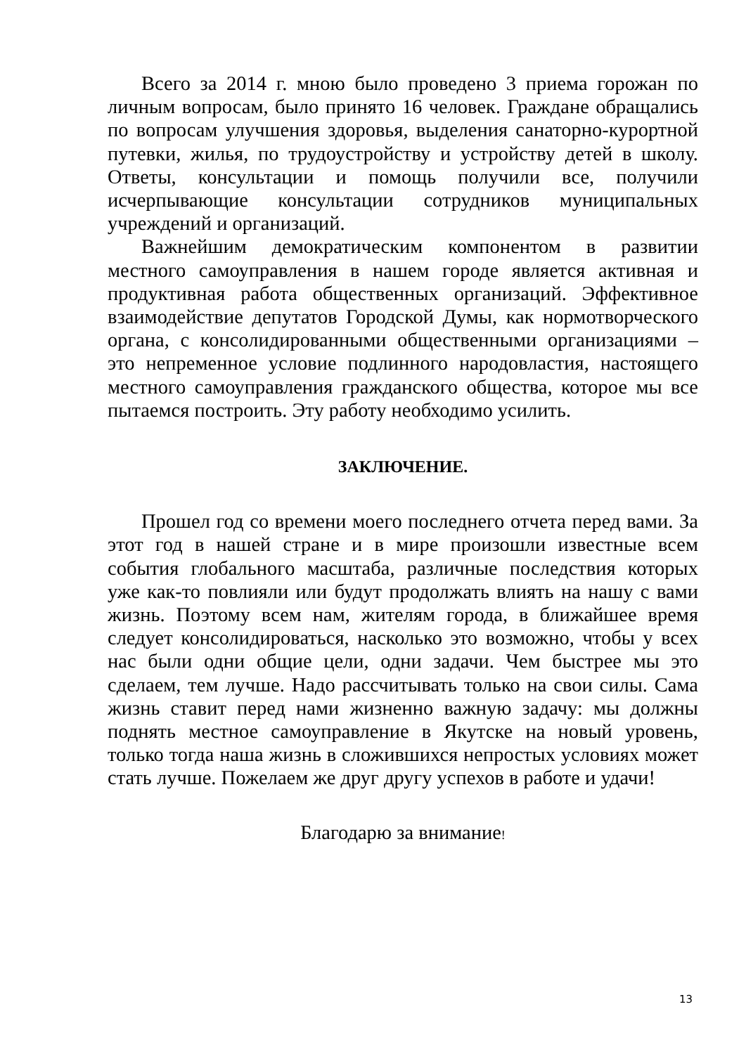Всего за 2014 г. мною было проведено 3 приема горожан по личным вопросам, было принято 16 человек. Граждане обращались по вопросам улучшения здоровья, выделения санаторно-курортной путевки, жилья, по трудоустройству и устройству детей в школу. Ответы, консультации и помощь получили все, получили исчерпывающие консультации сотрудников муниципальных учреждений и организаций.
Важнейшим демократическим компонентом в развитии местного самоуправления в нашем городе является активная и продуктивная работа общественных организаций. Эффективное взаимодействие депутатов Городской Думы, как нормотворческого органа, с консолидированными общественными организациями – это непременное условие подлинного народовластия, настоящего местного самоуправления гражданского общества, которое мы все пытаемся построить. Эту работу необходимо усилить.
ЗАКЛЮЧЕНИЕ.
Прошел год со времени моего последнего отчета перед вами. За этот год в нашей стране и в мире произошли известные всем события глобального масштаба, различные последствия которых уже как-то повлияли или будут продолжать влиять на нашу с вами жизнь. Поэтому всем нам, жителям города, в ближайшее время следует консолидироваться, насколько это возможно, чтобы у всех нас были одни общие цели, одни задачи. Чем быстрее мы это сделаем, тем лучше. Надо рассчитывать только на свои силы. Сама жизнь ставит перед нами жизненно важную задачу: мы должны поднять местное самоуправление в Якутске на новый уровень, только тогда наша жизнь в сложившихся непростых условиях может стать лучше. Пожелаем же друг другу успехов в работе и удачи!
Благодарю за внимание!
13